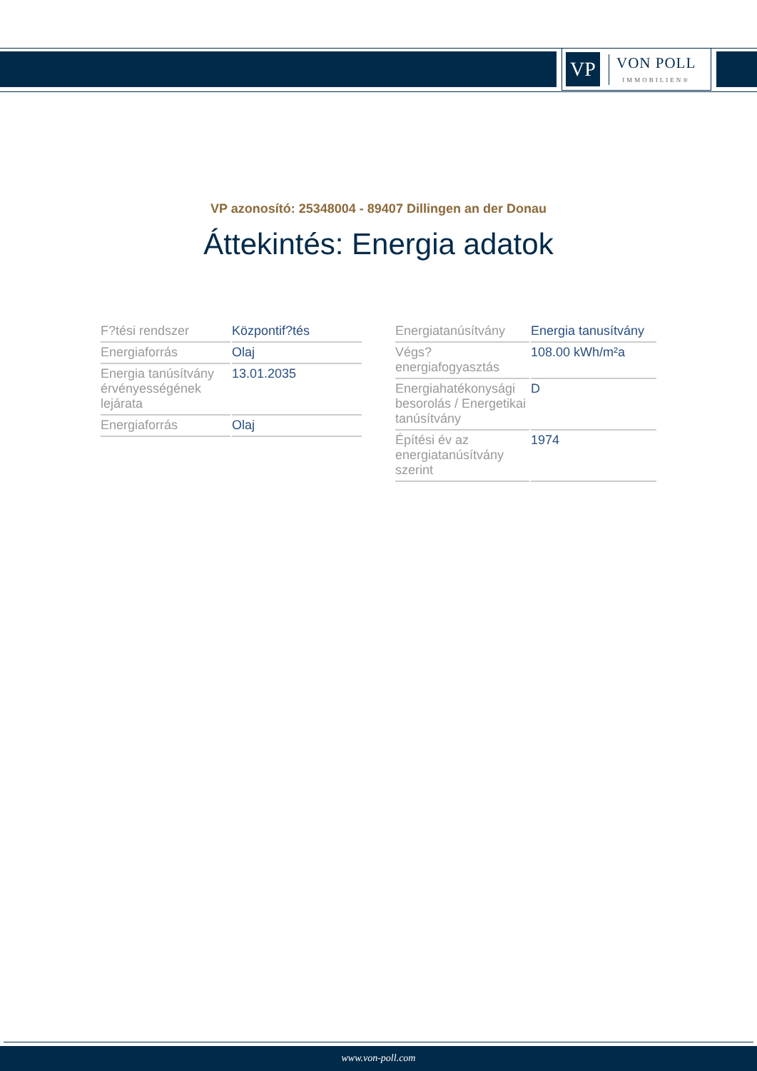VP
VON POLL
IMMOBILIEN®
VP azonosító: 25348004 - 89407 Dillingen an der Donau
Áttekintés: Energia adatok
| F?tési rendszer | Központif?tés |
| Energiaforrás | Olaj |
| Energia tanúsítvány érvényességének lejárata | 13.01.2035 |
| Energiaforrás | Olaj |
| Energiatanúsítvány | Energia tanusítvány |
| Végs? energiafogyasztás | 108.00 kWh/m²a |
| Energiahatékonysági besorolás / Energetikai tanúsítvány | D |
| Építési év az energiatanúsítvány szerint | 1974 |
www.von-poll.com